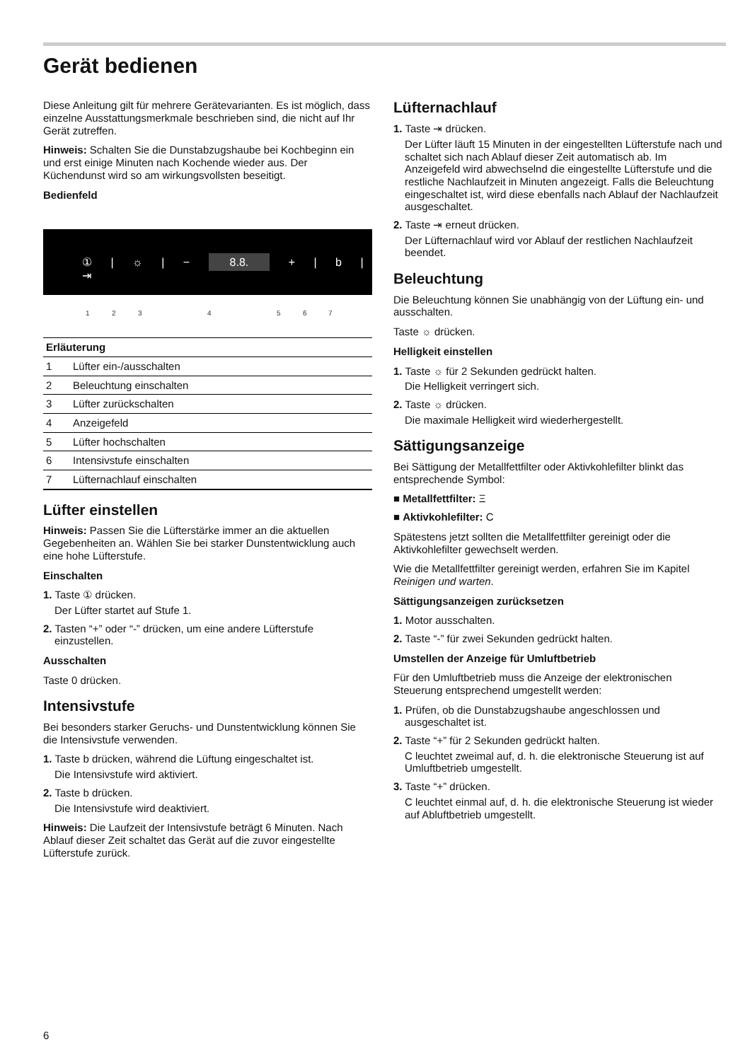Gerät bedienen
Diese Anleitung gilt für mehrere Gerätevarianten. Es ist möglich, dass einzelne Ausstattungsmerkmale beschrieben sind, die nicht auf Ihr Gerät zutreffen.
Hinweis: Schalten Sie die Dunstabzugshaube bei Kochbeginn ein und erst einige Minuten nach Kochende wieder aus. Der Küchendunst wird so am wirkungsvollsten beseitigt.
Bedienfeld
① | ☼ | − 8.8. + | b | ⇥
1 2 3 4 5 6 7
| Erläuterung | |
| --- | --- |
| 1 | Lüfter ein-/ausschalten |
| 2 | Beleuchtung einschalten |
| 3 | Lüfter zurückschalten |
| 4 | Anzeigefeld |
| 5 | Lüfter hochschalten |
| 6 | Intensivstufe einschalten |
| 7 | Lüfternachlauf einschalten |
Lüfter einstellen
Hinweis: Passen Sie die Lüfterstärke immer an die aktuellen Gegebenheiten an. Wählen Sie bei starker Dunstentwicklung auch eine hohe Lüfterstufe.
Einschalten
1. Taste ① drücken.
Der Lüfter startet auf Stufe 1.
2. Tasten “+” oder “-” drücken, um eine andere Lüfterstufe einzustellen.
Ausschalten
Taste 0 drücken.
Intensivstufe
Bei besonders starker Geruchs- und Dunstentwicklung können Sie die Intensivstufe verwenden.
1. Taste b drücken, während die Lüftung eingeschaltet ist.
Die Intensivstufe wird aktiviert.
2. Taste b drücken.
Die Intensivstufe wird deaktiviert.
Hinweis: Die Laufzeit der Intensivstufe beträgt 6 Minuten. Nach Ablauf dieser Zeit schaltet das Gerät auf die zuvor eingestellte Lüfterstufe zurück.
Lüfternachlauf
1. Taste ⇥ drücken.
Der Lüfter läuft 15 Minuten in der eingestellten Lüfterstufe nach und schaltet sich nach Ablauf dieser Zeit automatisch ab. Im Anzeigefeld wird abwechselnd die eingestellte Lüfterstufe und die restliche Nachlaufzeit in Minuten angezeigt. Falls die Beleuchtung eingeschaltet ist, wird diese ebenfalls nach Ablauf der Nachlaufzeit ausgeschaltet.
2. Taste ⇥ erneut drücken.
Der Lüfternachlauf wird vor Ablauf der restlichen Nachlaufzeit beendet.
Beleuchtung
Die Beleuchtung können Sie unabhängig von der Lüftung ein- und ausschalten.
Taste ☼ drücken.
Helligkeit einstellen
1. Taste ☼ für 2 Sekunden gedrückt halten.
Die Helligkeit verringert sich.
2. Taste ☼ drücken.
Die maximale Helligkeit wird wiederhergestellt.
Sättigungsanzeige
Bei Sättigung der Metallfettfilter oder Aktivkohlefilter blinkt das entsprechende Symbol:
■ Metallfettfilter: Ξ
■ Aktivkohlefilter: C
Spätestens jetzt sollten die Metallfettfilter gereinigt oder die Aktivkohlefilter gewechselt werden.
Wie die Metallfettfilter gereinigt werden, erfahren Sie im Kapitel Reinigen und warten.
Sättigungsanzeigen zurücksetzen
1. Motor ausschalten.
2. Taste “-” für zwei Sekunden gedrückt halten.
Umstellen der Anzeige für Umluftbetrieb
Für den Umluftbetrieb muss die Anzeige der elektronischen Steuerung entsprechend umgestellt werden:
1. Prüfen, ob die Dunstabzugshaube angeschlossen und ausgeschaltet ist.
2. Taste “+” für 2 Sekunden gedrückt halten.
C leuchtet zweimal auf, d. h. die elektronische Steuerung ist auf Umluftbetrieb umgestellt.
3. Taste “+” drücken.
C leuchtet einmal auf, d. h. die elektronische Steuerung ist wieder auf Abluftbetrieb umgestellt.
6